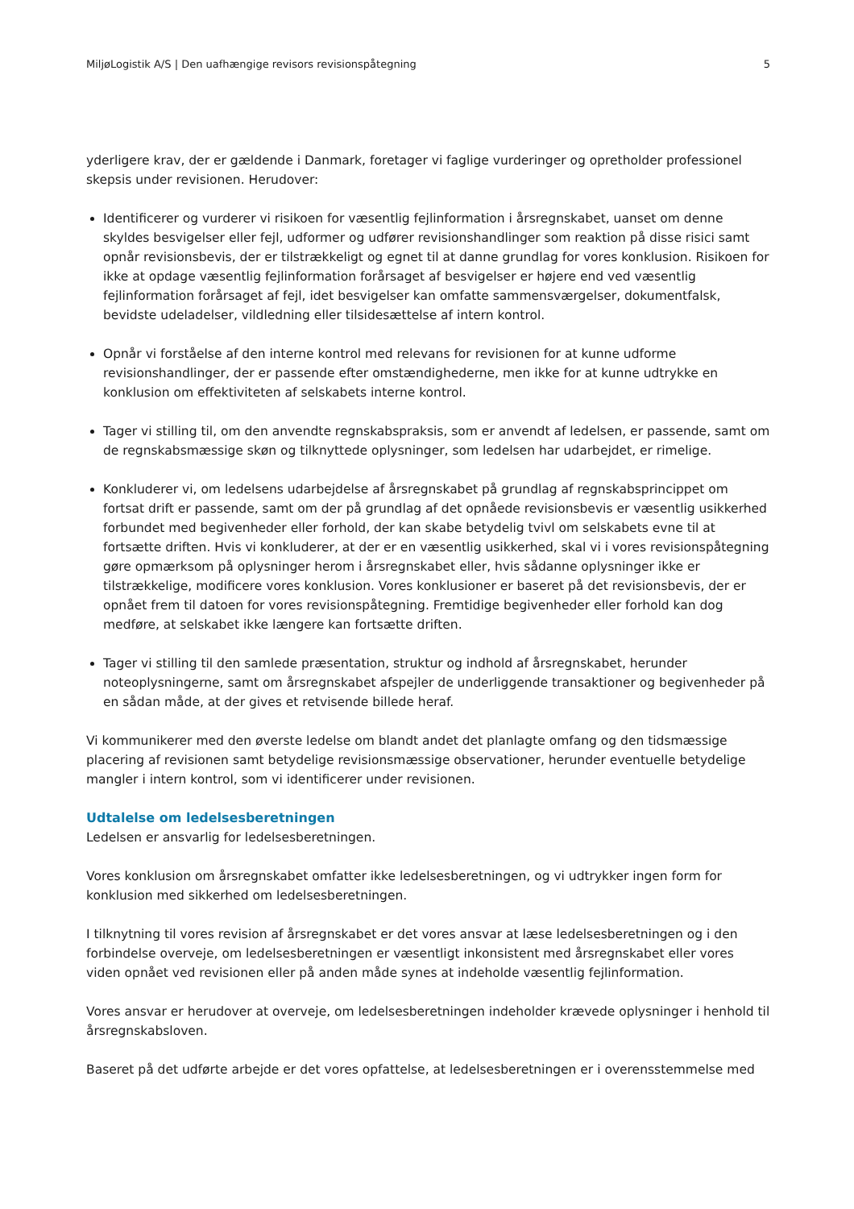MiljøLogistik A/S | Den uafhængige revisors revisionspåtegning 5
yderligere krav, der er gældende i Danmark, foretager vi faglige vurderinger og opretholder professionel skepsis under revisionen. Herudover:
Identificerer og vurderer vi risikoen for væsentlig fejlinformation i årsregnskabet, uanset om denne skyldes besvigelser eller fejl, udformer og udfører revisionshandlinger som reaktion på disse risici samt opnår revisionsbevis, der er tilstrækkeligt og egnet til at danne grundlag for vores konklusion. Risikoen for ikke at opdage væsentlig fejlinformation forårsaget af besvigelser er højere end ved væsentlig fejlinformation forårsaget af fejl, idet besvigelser kan omfatte sammensværgelser, dokumentfalsk, bevidste udeladelser, vildledning eller tilsidesættelse af intern kontrol.
Opnår vi forståelse af den interne kontrol med relevans for revisionen for at kunne udforme revisionshandlinger, der er passende efter omstændighederne, men ikke for at kunne udtrykke en konklusion om effektiviteten af selskabets interne kontrol.
Tager vi stilling til, om den anvendte regnskabspraksis, som er anvendt af ledelsen, er passende, samt om de regnskabsmæssige skøn og tilknyttede oplysninger, som ledelsen har udarbejdet, er rimelige.
Konkluderer vi, om ledelsens udarbejdelse af årsregnskabet på grundlag af regnskabsprincippet om fortsat drift er passende, samt om der på grundlag af det opnåede revisionsbevis er væsentlig usikkerhed forbundet med begivenheder eller forhold, der kan skabe betydelig tvivl om selskabets evne til at fortsætte driften. Hvis vi konkluderer, at der er en væsentlig usikkerhed, skal vi i vores revisionspåtegning gøre opmærksom på oplysninger herom i årsregnskabet eller, hvis sådanne oplysninger ikke er tilstrækkelige, modificere vores konklusion. Vores konklusioner er baseret på det revisionsbevis, der er opnået frem til datoen for vores revisionspåtegning. Fremtidige begivenheder eller forhold kan dog medføre, at selskabet ikke længere kan fortsætte driften.
Tager vi stilling til den samlede præsentation, struktur og indhold af årsregnskabet, herunder noteoplysningerne, samt om årsregnskabet afspejler de underliggende transaktioner og begivenheder på en sådan måde, at der gives et retvisende billede heraf.
Vi kommunikerer med den øverste ledelse om blandt andet det planlagte omfang og den tidsmæssige placering af revisionen samt betydelige revisionsmæssige observationer, herunder eventuelle betydelige mangler i intern kontrol, som vi identificerer under revisionen.
Udtalelse om ledelsesberetningen
Ledelsen er ansvarlig for ledelsesberetningen.
Vores konklusion om årsregnskabet omfatter ikke ledelsesberetningen, og vi udtrykker ingen form for konklusion med sikkerhed om ledelsesberetningen.
I tilknytning til vores revision af årsregnskabet er det vores ansvar at læse ledelsesberetningen og i den forbindelse overveje, om ledelsesberetningen er væsentligt inkonsistent med årsregnskabet eller vores viden opnået ved revisionen eller på anden måde synes at indeholde væsentlig fejlinformation.
Vores ansvar er herudover at overveje, om ledelsesberetningen indeholder krævede oplysninger i henhold til årsregnskabsloven.
Baseret på det udførte arbejde er det vores opfattelse, at ledelsesberetningen er i overensstemmelse med